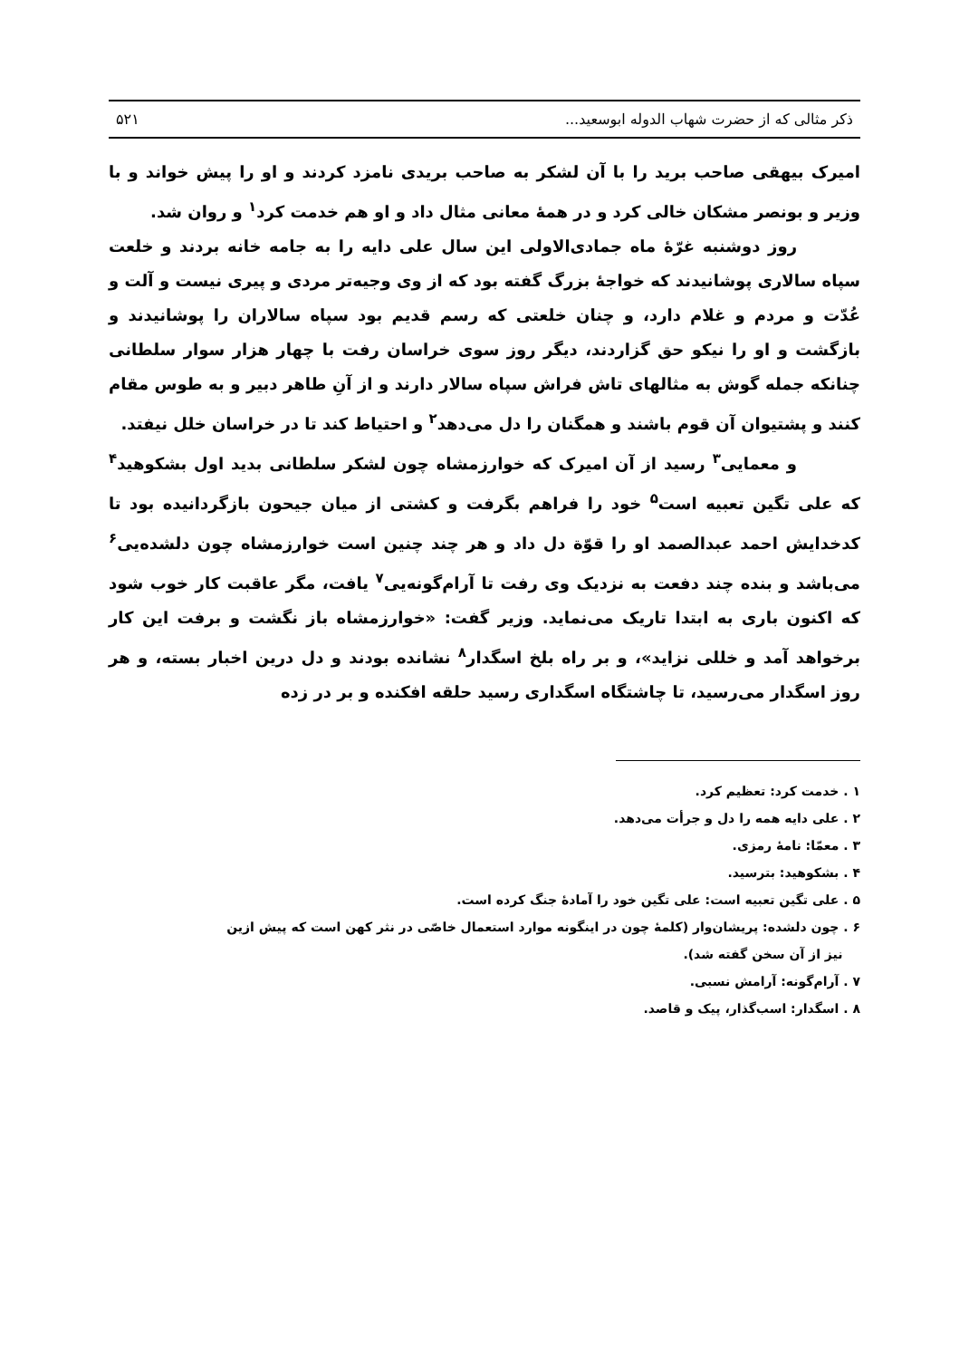ذکر مثالی که از حضرت شهاب الدوله ابوسعید... ۵۲۱
امیرک بیهقی صاحب برید را با آن لشکر به صاحب بریدی نامزد کردند و او را پیش خواند و با وزیر و بونصر مشکان خالی کرد و در همهٔ معانی مثال داد و او هم خدمت کرد<sup>۱</sup> و روان شد.
روز دوشنبه غرّهٔ ماه جمادی‌الاولی این سال علی دایه را به جامه خانه بردند و خلعت سپاه سالاری پوشانیدند که خواجهٔ بزرگ گفته بود که از وی وجیه‌تر مردی و پیری نیست و آلت و عُدّت و مردم و غلام دارد، و چنان خلعتی که رسم قدیم بود سپاه سالاران را پوشانیدند و بازگشت و او را نیکو حق گزاردند، دیگر روز سوی خراسان رفت با چهار هزار سوار سلطانی چنانکه جمله گوش به مثالهای تاش فراش سپاه سالار دارند و از آنِ طاهر دبیر و به طوس مقام کنند و پشتیوان آن قوم باشند و همگنان را دل می‌دهد<sup>۲</sup> و احتیاط کند تا در خراسان خلل نیفتد.
و معمایی<sup>۳</sup> رسید از آن امیرک که خوارزمشاه چون لشکر سلطانی بدید اول بشکوهید<sup>۴</sup> که علی تگین تعبیه است<sup>۵</sup> خود را فراهم بگرفت و کشتی از میان جیحون بازگردانیده بود تا کدخدایش احمد عبدالصمد او را قوّة دل داد و هر چند چنین است خوارزمشاه چون دلشده‌یی<sup>۶</sup> می‌باشد و بنده چند دفعت به نزدیک وی رفت تا آرام‌گونه‌یی<sup>۷</sup> یافت، مگر عاقبت کار خوب شود که اکنون باری به ابتدا تاریک می‌نماید. وزیر گفت: «خوارزمشاه باز نگشت و برفت این کار برخواهد آمد و خللی نزاید»، و بر راه بلخ اسگدار<sup>۸</sup> نشانده بودند و دل درین اخبار بسته، و هر روز اسگدار می‌رسید، تا چاشتگاه اسگداری رسید حلقه افکنده و بر در زده
۱ . خدمت کرد: تعظیم کرد.
۲ . علی دایه همه را دل و جرأت می‌دهد.
۳ . معمّا: نامهٔ رمزی.
۴ . بشکوهید: بترسید.
۵ . علی تگین تعبیه است: علی تگین خود را آمادهٔ جنگ کرده است.
۶ . چون دلشده: پریشان‌وار (کلمهٔ چون در اینگونه موارد استعمال خاصّی در نثر کهن است که پیش ازین
نیز از آن سخن گفته شد).
۷ . آرام‌گونه: آرامش نسبی.
۸ . اسگدار: اسب‌گذار، پیک و قاصد.